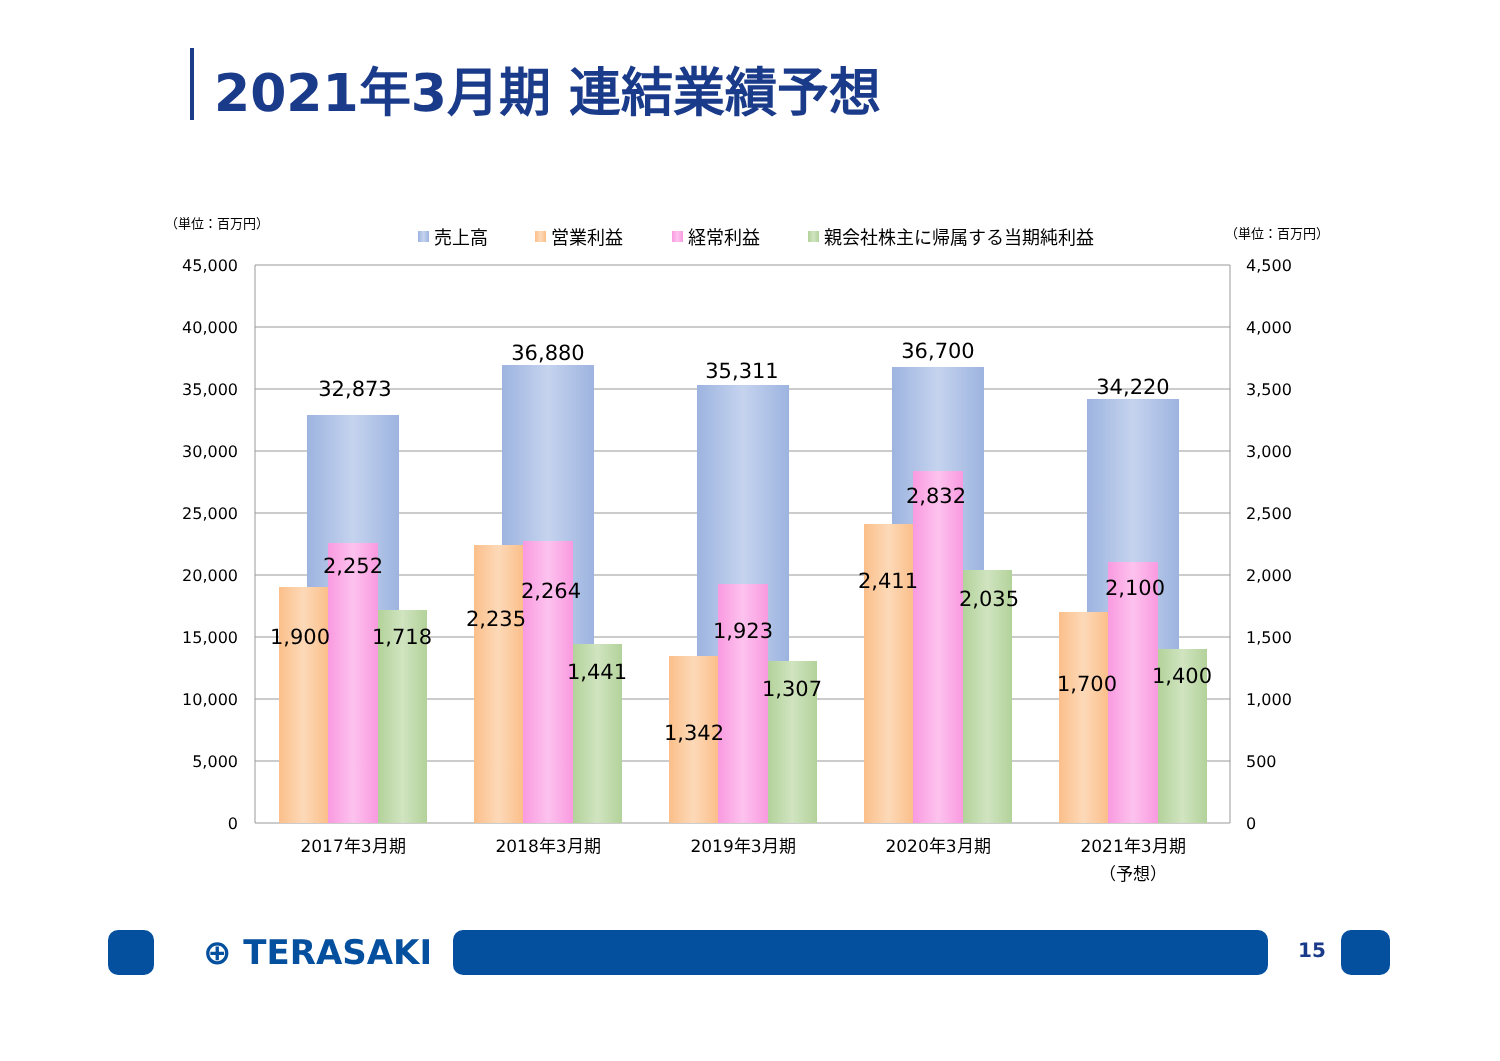2021年3月期 連結業績予想
（単位：百万円）
（単位：百万円）
売上高
営業利益
経常利益
親会社株主に帰属する当期純利益
45,000
40,000
35,000
30,000
25,000
20,000
15,000
10,000
5,000
0
4,500
4,000
3,500
3,000
2,500
2,000
1,500
1,000
500
0
32,873
1,900
2,252
1,718
36,880
2,235
2,264
1,441
35,311
1,342
1,923
1,307
36,700
2,411
2,832
2,035
34,220
1,700
2,100
1,400
2017年3月期
2018年3月期
2019年3月期
2020年3月期
2021年3月期
（予想）
⊕ TERASAKI 15